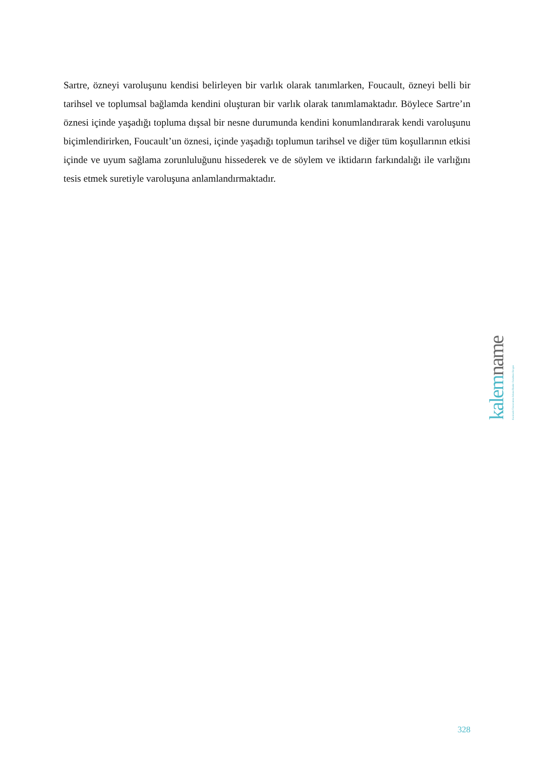Sartre, özneyi varoluşunu kendisi belirleyen bir varlık olarak tanımlarken, Foucault, özneyi belli bir tarihsel ve toplumsal bağlamda kendini oluşturan bir varlık olarak tanımlamaktadır. Böylece Sartre’ın öznesi içinde yaşadığı topluma dışsal bir nesne durumunda kendini konumlandırarak kendi varoluşunu biçimlendirirken, Foucault’un öznesi, içinde yaşadığı toplumun tarihsel ve diğer tüm koşullarının etkisi içinde ve uyum sağlama zorunluluğunu hissederek ve de söylem ve iktidarın farkındalığı ile varlığını tesis etmek suretiyle varoluşuna anlamlandırmaktadır.
kalem name
Kırıkkale Üniversitesi İslami İlimler Fakültesi Dergisi
328